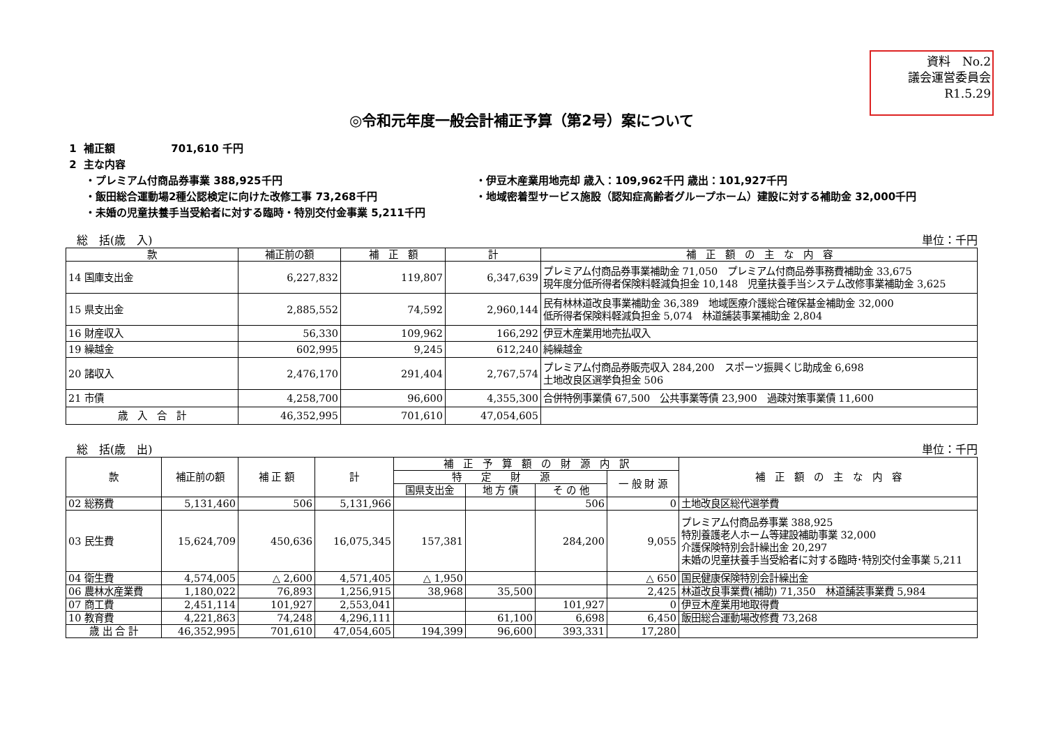資料　No.2
議会運営委員会
R1.5.29
◎令和元年度一般会計補正予算（第2号）案について
1 補正額　　　　　 701,610 千円
2 主な内容
・プレミアム付商品券事業 388,925千円
・伊豆木産業用地売却 歳入：109,962千円 歳出：101,927千円
・飯田総合運動場2種公認検定に向けた改修工事 73,268千円
・地域密着型サービス施設（認知症高齢者グループホーム）建設に対する補助金 32,000千円
・未婚の児童扶養手当受給者に対する臨時・特別交付金事業 5,211千円
総　括(歳　入) 単位：千円
| 款 | 補正前の額 | 補 正 額 | 計 | 補 正 額 の 主 な 内 容 |
| --- | --- | --- | --- | --- |
| 14 国庫支出金 | 6,227,832 | 119,807 | 6,347,639 | プレミアム付商品券事業補助金 71,050 プレミアム付商品券事務費補助金 33,675 現年度分低所得者保険料軽減負担金 10,148 児童扶養手当システム改修事業補助金 3,625 |
| 15 県支出金 | 2,885,552 | 74,592 | 2,960,144 | 民有林林道改良事業補助金 36,389 地域医療介護総合確保基金補助金 32,000 低所得者保険料軽減負担金 5,074 林道舗装事業補助金 2,804 |
| 16 財産収入 | 56,330 | 109,962 | 166,292 | 伊豆木産業用地売払収入 |
| 19 繰越金 | 602,995 | 9,245 | 612,240 | 純繰越金 |
| 20 諸収入 | 2,476,170 | 291,404 | 2,767,574 | プレミアム付商品券販売収入 284,200 スポーツ振興くじ助成金 6,698 土地改良区選挙負担金 506 |
| 21 市債 | 4,258,700 | 96,600 | 4,355,300 | 合併特例事業債 67,500 公共事業等債 23,900 過疎対策事業債 11,600 |
| 歳 入 合 計 | 46,352,995 | 701,610 | 47,054,605 | |
総　括(歳　出) 単位：千円
| 款 | 補正前の額 | 補 正 額 | 計 | 補 正 予 算 額 の 財 源 内 訳 | | | | 補 正 額 の 主 な 内 容 |
| --- | --- | --- | --- | --- | --- | --- | --- | --- |
| | | | | 特 定 財 源 | | | 一 般 財 源 | |
| | | | | 国県支出金 | 地 方 債 | そ の 他 | | |
| 02 総務費 | 5,131,460 | 506 | 5,131,966 | | | 506 | 0 | 土地改良区総代選挙費 |
| 03 民生費 | 15,624,709 | 450,636 | 16,075,345 | 157,381 | | 284,200 | 9,055 | プレミアム付商品券事業 388,925 特別養護老人ホーム等建設補助事業 32,000 介護保険特別会計繰出金 20,297 未婚の児童扶養手当受給者に対する臨時･特別交付金事業 5,211 |
| 04 衛生費 | 4,574,005 | △ 2,600 | 4,571,405 | △ 1,950 | | | △ 650 | 国民健康保険特別会計繰出金 |
| 06 農林水産業費 | 1,180,022 | 76,893 | 1,256,915 | 38,968 | 35,500 | | 2,425 | 林道改良事業費(補助) 71,350 林道舗装事業費 5,984 |
| 07 商工費 | 2,451,114 | 101,927 | 2,553,041 | | | 101,927 | 0 | 伊豆木産業用地取得費 |
| 10 教育費 | 4,221,863 | 74,248 | 4,296,111 | | 61,100 | 6,698 | 6,450 | 飯田総合運動場改修費 73,268 |
| 歳 出 合 計 | 46,352,995 | 701,610 | 47,054,605 | 194,399 | 96,600 | 393,331 | 17,280 | |